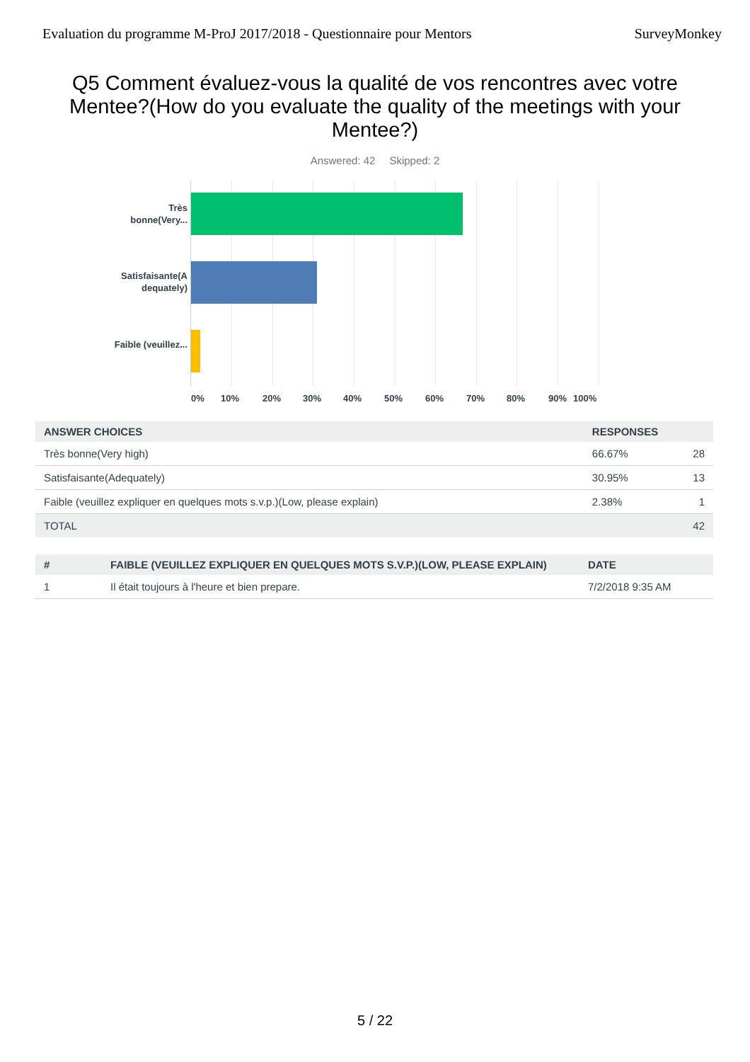Evaluation du programme M-ProJ 2017/2018 - Questionnaire pour Mentors SurveyMonkey
Q5 Comment évaluez-vous la qualité de vos rencontres avec votre Mentee?(How do you evaluate the quality of the meetings with your Mentee?)
Answered: 42 Skipped: 2
Très bonne(Very...
Satisfaisante(A dequately)
Faible (veuillez...
0% 10% 20% 30% 40% 50% 60% 70% 80% 90% 100%
| ANSWER CHOICES | RESPONSES | |
| --- | --- | --- |
| Très bonne(Very high) | 66.67% | 28 |
| Satisfaisante(Adequately) | 30.95% | 13 |
| Faible (veuillez expliquer en quelques mots s.v.p.)(Low, please explain) | 2.38% | 1 |
| TOTAL | | 42 |
| # | FAIBLE (VEUILLEZ EXPLIQUER EN QUELQUES MOTS S.V.P.)(LOW, PLEASE EXPLAIN) | DATE |
| --- | --- | --- |
| 1 | Il était toujours à l'heure et bien prepare. | 7/2/2018 9:35 AM |
5 / 22